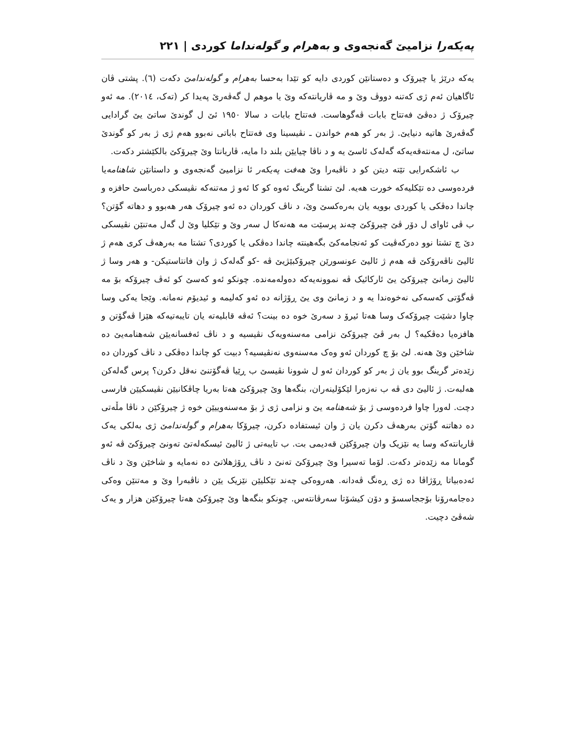پەیکەرا نزامیێ گەنجەوی و بەهرام و گولەنداما کوردی | ٢٢١
یەکە درێژ یا چیرۆک و دەستانێن کوردی دایە کو تێدا بەحسا بەهرام و گولەندامێ دکەت (٦). پشتی ڤان ئاگاهیان ئەم ژی کەتنە دووڤ وێ و مە ڤاریانتەکە وێ یا موهم ل گەڤەرێ پەیدا کر (تەک، ٢٠١٤). مە ئەو چیرۆک ژ دەڤێ فەتتاح بابات ڤەگوهاست. فەتتاح بابات د سالا ١٩٥٠ ئێ ل گوندێ ساتێ یێ گرادایی گەڤەرێ هاتیە دنیایێ. ژ بەر کو هەم خواندن ـ نڤیسینا وی فەتتاح باباتی نەبوو هەم ژی ژ بەر کو گوندێ ساتێ، ل مەنتەقەیەکە گەلەک ئاسێ یە و د ناڤا چیایێن بلند دا مایە، ڤاریانتا وێ چیرۆکێ بالکێشتر دکەت.
ب ئاشکەرایی تێتە دیتن کو د ناڤبەرا وێ هەفت پەیکەر ئا نزامیێ گەنجەوی و داستانێن شاهنامەیا فردەوسی دە تێکلیەکە خورت هەیە. لێ تشتا گرینگ ئەوە کو کا ئەو ژ مەتنەکە نڤیسکی دەرباسێ حافزە و چاندا دەڤکی یا کوردی بوویە یان بەرەکسێ وێ، د ناڤ کوردان دە ئەو چیرۆک هەر هەبوو و دهاتە گۆتن؟ ب ڤی ئاوای ل دۆر ڤێ چیرۆکێ چەند پرسێت مە هەنەکا ل سەر وێ و تێکلیا وێ ل گەل مەتنێن نڤیسکی دێ چ تشتا نوو دەرکەڤیت کو ئەنجامەکێ بگەهینتە چاندا دەڤکی یا کوردی؟ تشتا مە بەرهەڤ کری هەم ژ ئالیێ ناڤەرۆکێ ڤە هەم ژ ئالیێ عونسورێن چیرۆکبێژیێ ڤە -کو گەلەک ژ وان فانتاستیکن- و هەر وسا ژ ئالیێ زمانێ چیرۆکێ یێ ئارکائیک ڤە نموونەیەکە دەولەمەندە. چونکو ئەو کەسێ کو ئەڤ چیرۆکە بۆ مە ڤەگۆتی کەسەکی نەخوەندا یە و د زمانێ وی یێ ڕۆژانە دە ئەو کەلیمە و ئیدیۆم نەمانە. وێجا یەکی وسا چاوا دشێت چیرۆکەک وسا هەتا ئیرۆ د سەرێ خوە دە بینت؟ ئەڤە قابلیەتە یان تایبەتیەکە هێزا ڤەگۆتن و هافزەیا دەڤکیە؟ ل بەر ڤێ چیرۆکێ نزامی مەسنەویەک نڤیسیە و د ناڤ ئەفسانەیێن شەهنامەیێ دە شاخێن وێ هەنە. لێ بۆ چ کوردان ئەو وەک مەسنەوی نەنڤیسیە؟ دبیت کو چاندا دەڤکی د ناڤ کوردان دە زێدەتر گرینگ بوو یان ژ بەر کو کوردان ئەو ل شوونا نڤیسێ ب ڕێیا ڤەگۆتنێ نەقل دکرن؟ پرس گەلەکن هەلبەت. ژ ئالیێ دی ڤە ب نەزەرا لێکۆلینەران، بنگەها وێ چیرۆکێ هەتا بەریا چاڤکانیێن نڤیسکیێن فارسی دچت. لەورا چاوا فردەوسی ژ بۆ شەهنامە یێ و نزامی ژی ژ بۆ مەسنەوییێن خوە ژ چیرۆکێن د ناڤا مڵەتی دە دهاتنە گۆتن بەرهەڤ دکرن یان ژ وان ئیستفادە دکرن، چیرۆکا بەهرام و گولەندامێ ژی بەلکی یەک ڤاریانتەکە وسا یە نێزیک وان چیرۆکێن قەدیمی بت. ب تایبەتی ژ ئالیێ ئیسکەلەتێ تەونێ چیرۆکێ ڤە ئەو گومانا مە زێدەتر دکەت. لۆما تەسیرا وێ چیرۆکێ تەنێ د ناڤ ڕۆژهلاتێ دە نەمایە و شاخێن وێ د ناڤ ئەدەبیاتا ڕۆژاڤا دە ژی ڕەنگ ڤەدانە. هەروەکی چەند تێکلیێن نێزیک یێن د ناڤبەرا وێ و مەتنێن وەکی دەجامەرۆنا بۆججاسسۆ و دۆن کیشۆتا سەرڤانتەس. چونکو بنگەها وێ چیرۆکێ هەتا چیرۆکێن هزار و یەک شەڤێ دچیت.